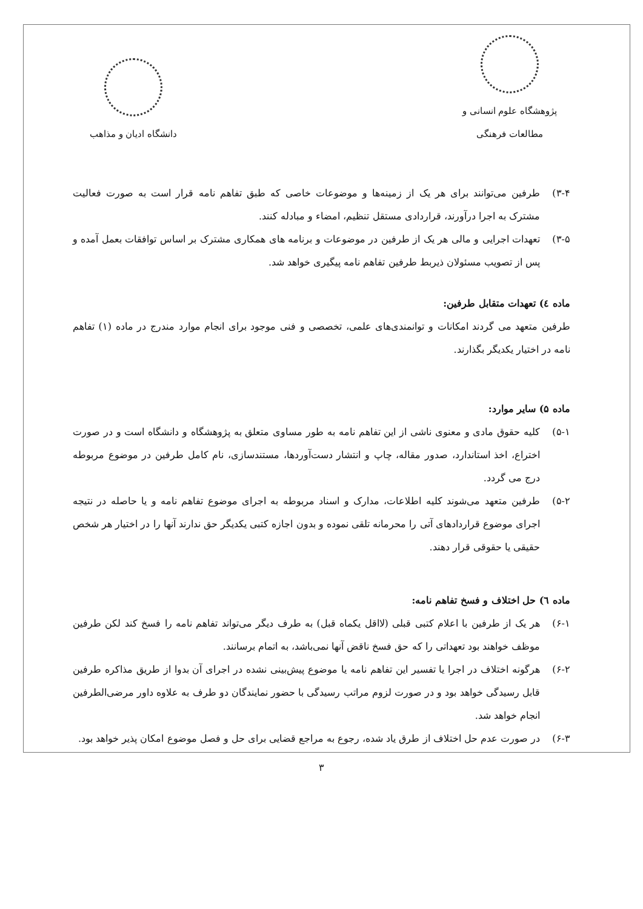پژوهشگاه علوم انسانی و مطالعات فرهنگی
دانشگاه ادیان و مذاهب
۳-۴) طرفین می‌توانند برای هر یک از زمینه‌ها و موضوعات خاصی که طبق تفاهم نامه قرار است به صورت فعالیت مشترک به اجرا درآورند، قراردادی مستقل تنظیم، امضاء و مبادله کنند.
۳-۵) تعهدات اجرایی و مالی هر یک از طرفین در موضوعات و برنامه های همکاری مشترک بر اساس توافقات بعمل آمده و پس از تصویب مسئولان ذیربط طرفین تفاهم نامه پیگیری خواهد شد.
ماده ٤) تعهدات متقابل طرفین:
طرفین متعهد می گردند امکانات و توانمندی‌های علمی، تخصصی و فنی موجود برای انجام موارد مندرج در ماده (۱) تفاهم نامه در اختیار یکدیگر بگذارند.
ماده ۵) سایر موارد:
۵-۱) کلیه حقوق مادی و معنوی ناشی از این تفاهم نامه به طور مساوی متعلق به پژوهشگاه و دانشگاه است و در صورت اختراع، اخذ استاندارد، صدور مقاله، چاپ و انتشار دست‌آوردها، مستندسازی، نام کامل طرفین در موضوع مربوطه درج می گردد.
۵-۲) طرفین متعهد می‌شوند کلیه اطلاعات، مدارک و اسناد مربوطه به اجرای موضوع تفاهم نامه و یا حاصله در نتیجه اجرای موضوع قراردادهای آتی را محرمانه تلقی نموده و بدون اجازه کتبی یکدیگر حق ندارند آنها را در اختیار هر شخص حقیقی یا حقوقی قرار دهند.
ماده ٦) حل اختلاف و فسخ تفاهم نامه:
۶-۱) هر یک از طرفین با اعلام کتبی قبلی (لااقل یکماه قبل) به طرف دیگر می‌تواند تفاهم نامه را فسخ کند لکن طرفین موظف خواهند بود تعهداتی را که حق فسخ ناقض آنها نمی‌باشد، به اتمام برسانند.
۶-۲) هرگونه اختلاف در اجرا یا تفسیر این تفاهم نامه یا موضوع پیش‌بینی نشده در اجرای آن بدوا از طریق مذاکره طرفین قابل رسیدگی خواهد بود و در صورت لزوم مراتب رسیدگی با حضور نمایندگان دو طرف به علاوه داور مرضی‌الطرفین انجام خواهد شد.
۶-۳) در صورت عدم حل اختلاف از طرق یاد شده، رجوع به مراجع قضایی برای حل و فصل موضوع امکان پذیر خواهد بود.
۳